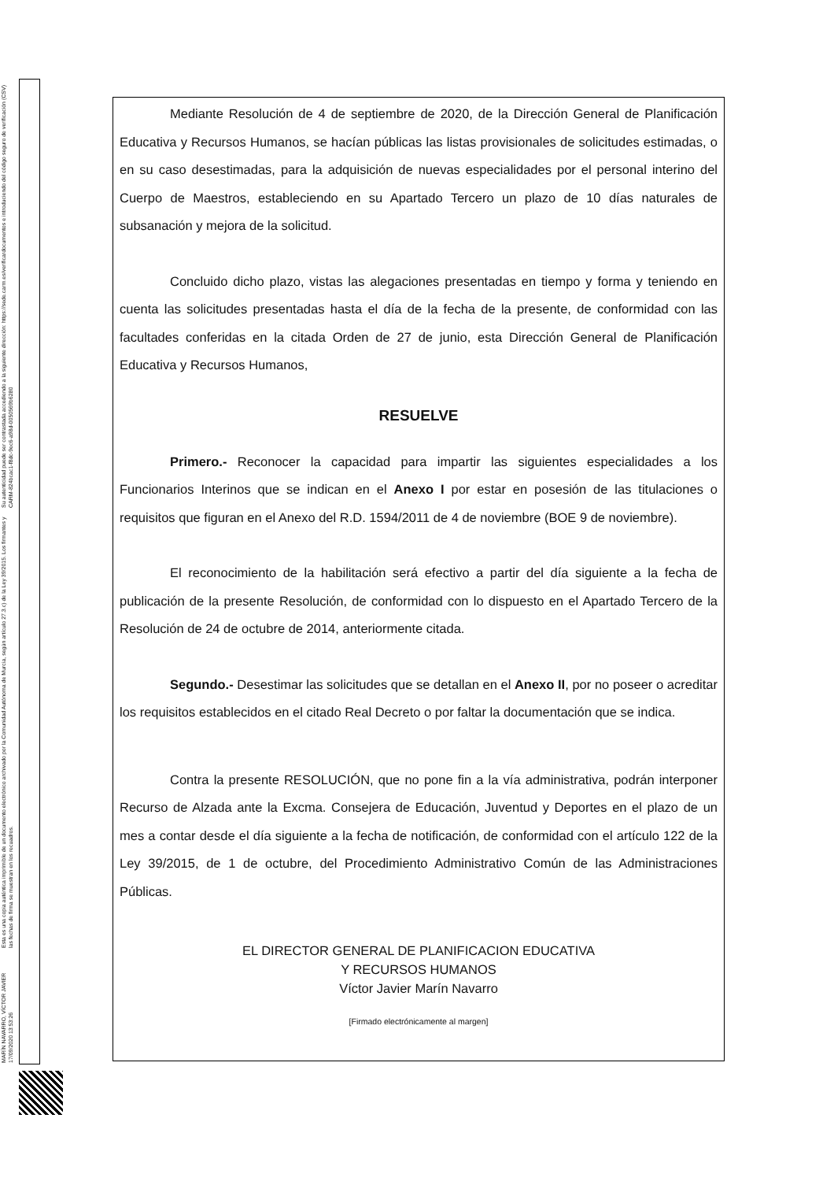MARÍN NAVARRO, VÍCTOR JAVIER 17/09/2020 13:53:26 Esta es una copia auténtica imprimible de un documento electrónico archivado por la Comunidad Autónoma de Murcia, según artículo 27.3.c) de la Ley 39/2015. Los firmantes y las fechas de firma se muestran en los recuadros. Su autenticidad puede ser contrastada accediendo a la siguiente dirección: https://sede.carm.es/verificardocumentos e introduciendo del código seguro de verificación (CSV) CARM-824bcac1-f8dc-9ec6-a98d-0050569b6280
Mediante Resolución de 4 de septiembre de 2020, de la Dirección General de Planificación Educativa y Recursos Humanos, se hacían públicas las listas provisionales de solicitudes estimadas, o en su caso desestimadas, para la adquisición de nuevas especialidades por el personal interino del Cuerpo de Maestros, estableciendo en su Apartado Tercero un plazo de 10 días naturales de subsanación y mejora de la solicitud.
Concluido dicho plazo, vistas las alegaciones presentadas en tiempo y forma y teniendo en cuenta las solicitudes presentadas hasta el día de la fecha de la presente, de conformidad con las facultades conferidas en la citada Orden de 27 de junio, esta Dirección General de Planificación Educativa y Recursos Humanos,
RESUELVE
Primero.- Reconocer la capacidad para impartir las siguientes especialidades a los Funcionarios Interinos que se indican en el Anexo I por estar en posesión de las titulaciones o requisitos que figuran en el Anexo del R.D. 1594/2011 de 4 de noviembre (BOE 9 de noviembre).
El reconocimiento de la habilitación será efectivo a partir del día siguiente a la fecha de publicación de la presente Resolución, de conformidad con lo dispuesto en el Apartado Tercero de la Resolución de 24 de octubre de 2014, anteriormente citada.
Segundo.- Desestimar las solicitudes que se detallan en el Anexo II, por no poseer o acreditar los requisitos establecidos en el citado Real Decreto o por faltar la documentación que se indica.
Contra la presente RESOLUCIÓN, que no pone fin a la vía administrativa, podrán interponer Recurso de Alzada ante la Excma. Consejera de Educación, Juventud y Deportes en el plazo de un mes a contar desde el día siguiente a la fecha de notificación, de conformidad con el artículo 122 de la Ley 39/2015, de 1 de octubre, del Procedimiento Administrativo Común de las Administraciones Públicas.
EL DIRECTOR GENERAL DE PLANIFICACION EDUCATIVA
Y RECURSOS HUMANOS
Víctor Javier Marín Navarro
[Firmado electrónicamente al margen]